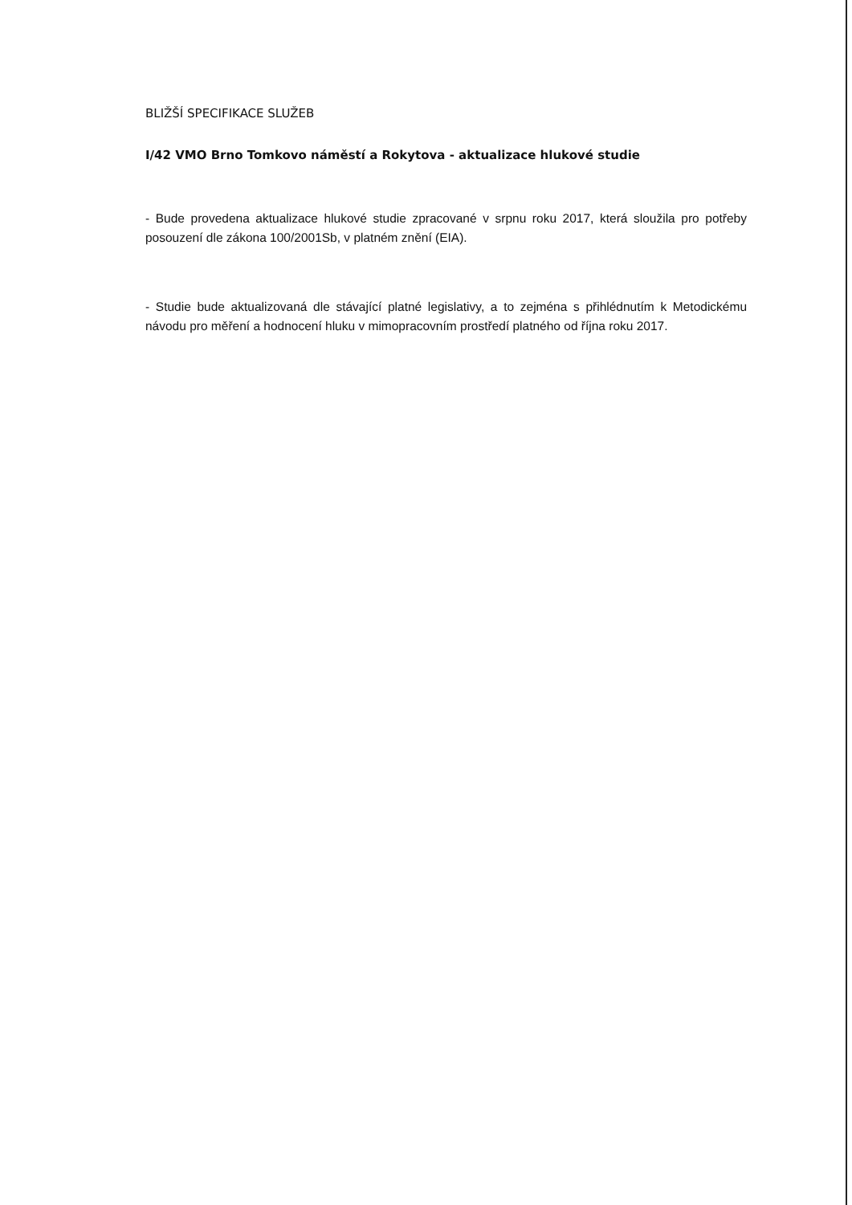BLIŽŠÍ SPECIFIKACE SLUŽEB
I/42 VMO Brno Tomkovo náměstí a Rokytova - aktualizace hlukové studie
- Bude provedena aktualizace hlukové studie zpracované v srpnu roku 2017, která sloužila pro potřeby posouzení dle zákona 100/2001Sb, v platném znění (EIA).
- Studie bude aktualizovaná dle stávající platné legislativy, a to zejména s přihlédnutím k Metodickému návodu pro měření a hodnocení hluku v mimopracovním prostředí platného od října roku 2017.